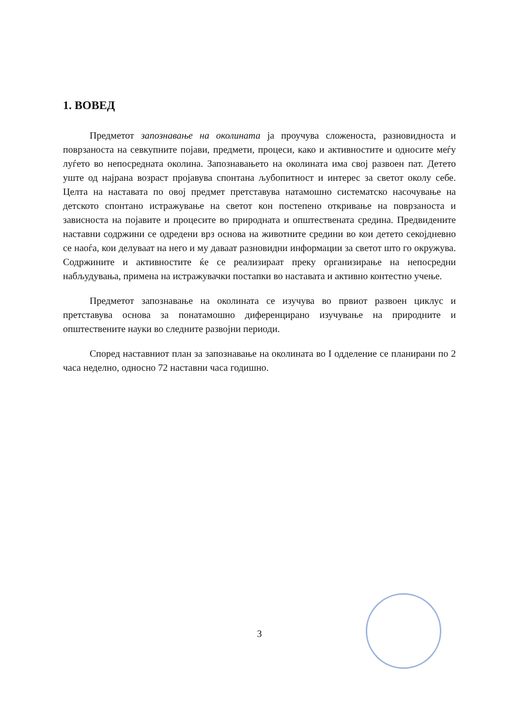1. ВОВЕД
Предметот запознавање на околината ја проучува сложеноста, разновидноста и поврзаноста на севкупните појави, предмети, процеси, како и активностите и односите меѓу луѓето во непосредната околина. Запознавањето на околината има свој развоен пат. Детето уште од најрана возраст пројавува спонтана љубопитност и интерес за светот околу себе. Целта на наставата по овој предмет претставува натамошно систематско насочување на детското спонтано истражување на светот кон постепено откривање на поврзаноста и зависноста на појавите и процесите во природната и општествената средина. Предвидените наставни содржини се одредени врз основа на животните средини во кои детето секојдневно се наоѓа, кои делуваат на него и му даваат разновидни информации за светот што го окружува. Содржините и активностите ќе се реализираат преку организирање на непосредни набљудувања, примена на истражувачки постапки во наставата и активно контестно учење.
Предметот запознавање на околината се изучува во првиот развоен циклус и претставува основа за понатамошно диференцирано изучување на природните и општествените науки во следните развојни периоди.
Според наставниот план за запознавање на околината во I одделение се планирани по 2 часа неделно, односно 72 наставни часа годишно.
3